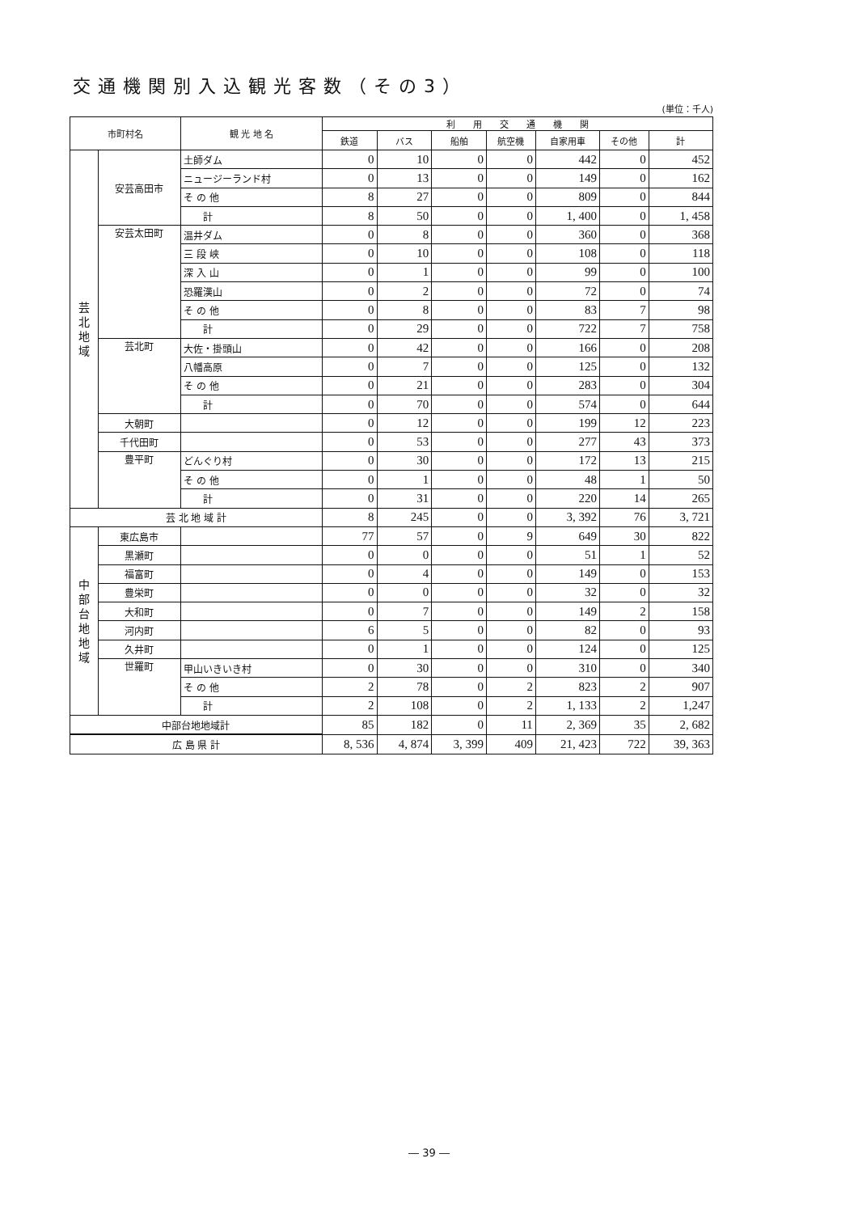交通機関別入込観光客数（その3）
(単位：千人)
| 市町村名 | | 観 光 地 名 | 利 用 交 通 機 関 | | | | | | |
| --- | --- | --- | --- | --- | --- | --- | --- | --- | --- |
| | | | 鉄道 | バス | 船舶 | 航空機 | 自家用車 | その他 | 計 |
| 芸 北 地 域 | 安芸高田市 | 土師ダム | 0 | 10 | 0 | 0 | 442 | 0 | 452 |
| | | ニュージーランド村 | 0 | 13 | 0 | 0 | 149 | 0 | 162 |
| | | そ の 他 | 8 | 27 | 0 | 0 | 809 | 0 | 844 |
| | | 計 | 8 | 50 | 0 | 0 | 1, 400 | 0 | 1, 458 |
| | 安芸太田町 | 温井ダム | 0 | 8 | 0 | 0 | 360 | 0 | 368 |
| | | 三 段 峡 | 0 | 10 | 0 | 0 | 108 | 0 | 118 |
| | | 深 入 山 | 0 | 1 | 0 | 0 | 99 | 0 | 100 |
| | | 恐羅漢山 | 0 | 2 | 0 | 0 | 72 | 0 | 74 |
| | | そ の 他 | 0 | 8 | 0 | 0 | 83 | 7 | 98 |
| | | 計 | 0 | 29 | 0 | 0 | 722 | 7 | 758 |
| | 芸北町 | 大佐・掛頭山 | 0 | 42 | 0 | 0 | 166 | 0 | 208 |
| | | 八幡高原 | 0 | 7 | 0 | 0 | 125 | 0 | 132 |
| | | そ の 他 | 0 | 21 | 0 | 0 | 283 | 0 | 304 |
| | | 計 | 0 | 70 | 0 | 0 | 574 | 0 | 644 |
| | 大朝町 | | 0 | 12 | 0 | 0 | 199 | 12 | 223 |
| | 千代田町 | | 0 | 53 | 0 | 0 | 277 | 43 | 373 |
| | 豊平町 | どんぐり村 | 0 | 30 | 0 | 0 | 172 | 13 | 215 |
| | | そ の 他 | 0 | 1 | 0 | 0 | 48 | 1 | 50 |
| | | 計 | 0 | 31 | 0 | 0 | 220 | 14 | 265 |
| 芸 北 地 域 計 | | | 8 | 245 | 0 | 0 | 3, 392 | 76 | 3, 721 |
| 中 部 台 地 地 域 | 東広島市 | | 77 | 57 | 0 | 9 | 649 | 30 | 822 |
| | 黒瀬町 | | 0 | 0 | 0 | 0 | 51 | 1 | 52 |
| | 福富町 | | 0 | 4 | 0 | 0 | 149 | 0 | 153 |
| | 豊栄町 | | 0 | 0 | 0 | 0 | 32 | 0 | 32 |
| | 大和町 | | 0 | 7 | 0 | 0 | 149 | 2 | 158 |
| | 河内町 | | 6 | 5 | 0 | 0 | 82 | 0 | 93 |
| | 久井町 | | 0 | 1 | 0 | 0 | 124 | 0 | 125 |
| | 世羅町 | 甲山いきいき村 | 0 | 30 | 0 | 0 | 310 | 0 | 340 |
| | | そ の 他 | 2 | 78 | 0 | 2 | 823 | 2 | 907 |
| | | 計 | 2 | 108 | 0 | 2 | 1, 133 | 2 | 1,247 |
| 中部台地地域計 | | | 85 | 182 | 0 | 11 | 2, 369 | 35 | 2, 682 |
| 広 島 県 計 | | | 8, 536 | 4, 874 | 3, 399 | 409 | 21, 423 | 722 | 39, 363 |
― 39 ―